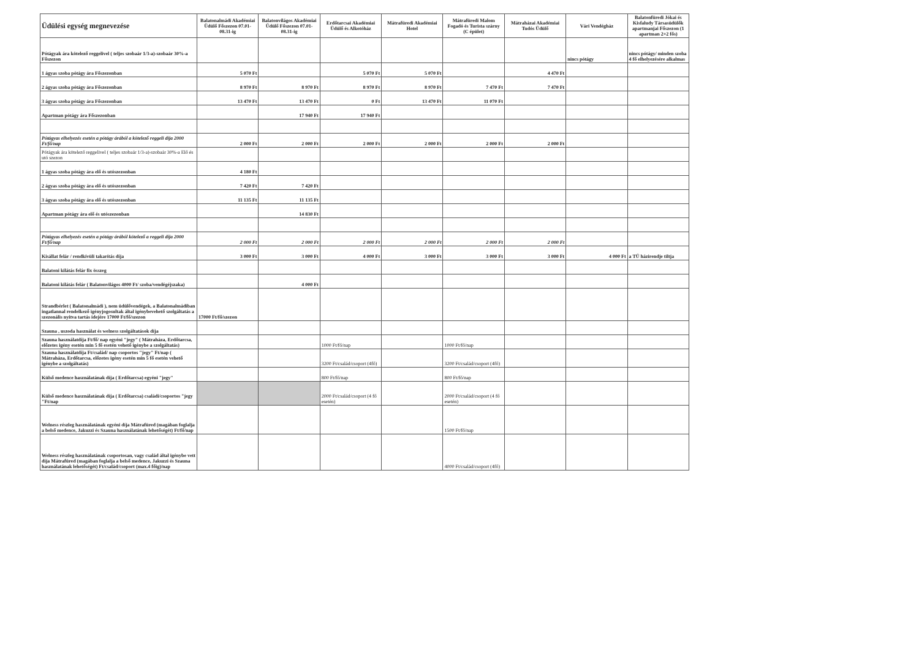| Üdülési egység megnevezése | Balatonalmádi Akadémiai Üdülő Főszezon 07.01-08.31-ig | Balatonvilágos Akadémiai Üdülő Főszezon 07.01-08.31-ig | Erdőtarcsai Akadémiai Üdülő és Alkotóház | Mátrafüredi Akadémiai Hotel | Mátrafüredi Malom Fogadó és Turista szárny (C épület) | Mátraházai Akadémiai Tudós Üdülő | Vári Vendégház | Balatonfüredi Jókai és Kisfaludy Társasüdülők apartmanjai Főszezon (1 apartman 2+2 fős) |
| --- | --- | --- | --- | --- | --- | --- | --- | --- |
| Pótágyak ára kötelező reggelivel ( teljes szobaár 1/3-a)-szobaár 30%-a Főszezon | | | | | | | nincs pótágy | nincs pótágy/ minden szoba 4 fő elhelyezésére alkalmas |
| 1 ágyas szoba pótágy ára Főszezonban | 5 070 Ft | | 5 070 Ft | 5 070 Ft | | 4 470 Ft | | |
| 2 ágyas szoba pótágy ára Főszezonban | 8 970 Ft | 8 970 Ft | 8 970 Ft | 8 970 Ft | 7 470 Ft | 7 470 Ft | | |
| 3 ágyas szoba pótágy ára Főszezonban | 13 470 Ft | 13 470 Ft | 0 Ft | 13 470 Ft | 11 070 Ft | | | |
| Apartman pótágy ára Főszezonban | | 17 940 Ft | 17 940 Ft | | | | | |
| Pótágyas elhelyezés esetén a pótágy árából a kötelező reggeli díja 2000 Ft/fő/nap | 2 000 Ft | 2 000 Ft | 2 000 Ft | 2 000 Ft | 2 000 Ft | 2 000 Ft | | |
| Pótágyak ára kötelező reggelivel ( teljes szobaár 1/3-a)-szobaár 30%-a Elő és utó szezon | | | | | | | | |
| 1 ágyas szoba pótágy ára elő és utószezonban | 4 180 Ft | | | | | | | |
| 2 ágyas szoba pótágy ára elő és utószezonban | 7 420 Ft | 7 420 Ft | | | | | | |
| 3 ágyas szoba pótágy ára elő és utószezonban | 11 135 Ft | 11 135 Ft | | | | | | |
| Apartman pótágy ára elő és utószezonban | | 14 830 Ft | | | | | | |
| Pótágyas elhelyezés esetén a pótágy árából kötelező a reggeli díja 2000 Ft/fő/nap | 2 000 Ft | 2 000 Ft | 2 000 Ft | 2 000 Ft | 2 000 Ft | 2 000 Ft | | |
| Kisállat felár / rendkívüli takarítás díja | 3 000 Ft | 3 000 Ft | 4 000 Ft | 3 000 Ft | 3 000 Ft | 3 000 Ft | 4 000 Ft | a TÜ házirendje tiltja |
| Balatoni kilátás felár fix összeg | | | | | | | | |
| Balatoni kilátás felár ( Balatonvilágos 4000 Ft/ szoba/vendégéjszaka) | | 4 000 Ft | | | | | | |
| Strandbérlet ( Balatonalmádi ), nem üdülővendégek, a Balatonalmádiban ingatlannal rendelkező igényjogosultak által igénybevehető szolgáltatás a szezonális nyitva tartás idejére 17000 Ft/fő/szezon | 17000 Ft/fő/szezon | | | | | | | |
| Szauna , uszoda használat és welness szolgáltatások díja | | | | | | | | |
| Szauna használatdíja Ft/fő/ nap egyéni "jegy" ( Mátraháza, Erdőtarcsa, előzetes igény esetén min 5 fő esetén vehető igénybe a szolgáltatás) | | | 1000 Ft/fő/nap | | 1000 Ft/fő/nap | | | |
| Szauna használatdíja Ft/család/ nap csoportos "jegy" Ft/nap ( Mátraháza, Erdőtarcsa, előzetes igény esetén min 5 fő esetén vehető igénybe a szolgáltatás) | | | 3200 Ft/család/csoport (4fő) | | 3200 Ft/család/csoport (4fő) | | | |
| Külső medence használatának díja ( Erdőtarcsa) egyéni "jegy" | | | 800 Ft/fő/nap | | 800 Ft/fő/nap | | | |
| Külső medence használatának díja ( Erdőtarcsa) családi/csoportos "jegy "Ft/nap | | | 2000 Ft/család/csoport (4 fő esetén) | | 2000 Ft/család/csoport (4 fő esetén) | | | |
| Welness részleg használatának egyéni díja Mátrafüred (magában foglalja a belső medence, Jakuzzi és Szauna használatának lehetőségét) Ft/fő/nap | | | | | 1500 Ft/fő/nap | | | |
| Welness részleg használatának csoportosan, vagy család által igénybe vett díja Mátrafüred (magában foglalja a belső medence, Jakuzzi és Szauna használatának lehetőségét) Ft/család/csoport (max.4 főig)/nap | | | | | 4000 Ft/család/csoport (4fő) | | | |